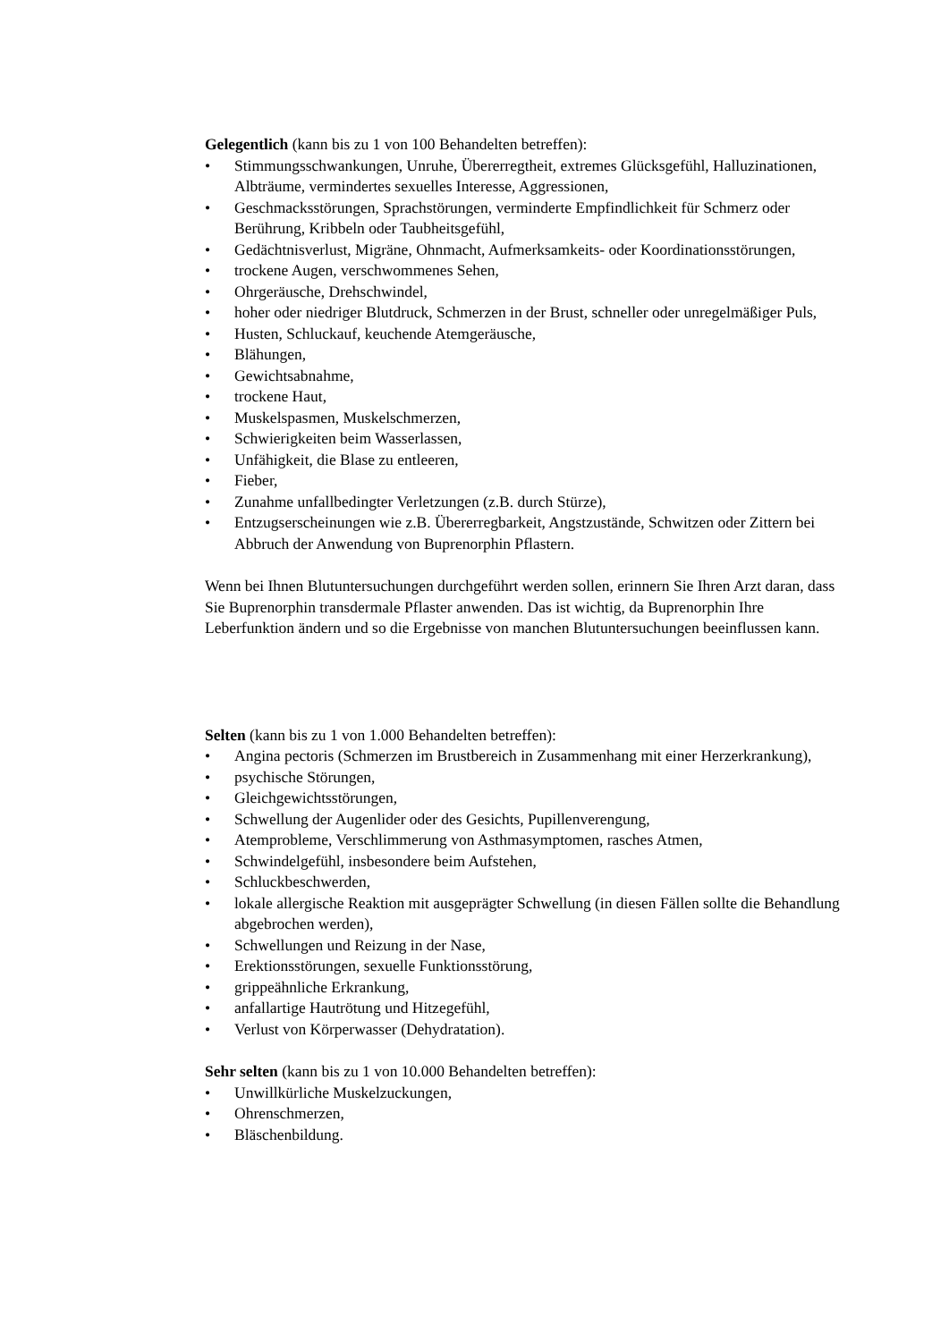Gelegentlich (kann bis zu 1 von 100 Behandelten betreffen):
• Stimmungsschwankungen, Unruhe, Übererregtheit, extremes Glücksgefühl, Halluzinationen, Albträume, vermindertes sexuelles Interesse, Aggressionen,
• Geschmacksstörungen, Sprachstörungen, verminderte Empfindlichkeit für Schmerz oder Berührung, Kribbeln oder Taubheitsgefühl,
• Gedächtnisverlust, Migräne, Ohnmacht, Aufmerksamkeits- oder Koordinationsstörungen,
• trockene Augen, verschwommenes Sehen,
• Ohrgeräusche, Drehschwindel,
• hoher oder niedriger Blutdruck, Schmerzen in der Brust, schneller oder unregelmäßiger Puls,
• Husten, Schluckauf, keuchende Atemgeräusche,
• Blähungen,
• Gewichtsabnahme,
• trockene Haut,
• Muskelspasmen, Muskelschmerzen,
• Schwierigkeiten beim Wasserlassen,
• Unfähigkeit, die Blase zu entleeren,
• Fieber,
• Zunahme unfallbedingter Verletzungen (z.B. durch Stürze),
• Entzugserscheinungen wie z.B. Übererregbarkeit, Angstzustände, Schwitzen oder Zittern bei Abbruch der Anwendung von Buprenorphin Pflastern.
Wenn bei Ihnen Blutuntersuchungen durchgeführt werden sollen, erinnern Sie Ihren Arzt daran, dass Sie Buprenorphin transdermale Pflaster anwenden. Das ist wichtig, da Buprenorphin Ihre Leberfunktion ändern und so die Ergebnisse von manchen Blutuntersuchungen beeinflussen kann.
Selten (kann bis zu 1 von 1.000 Behandelten betreffen):
• Angina pectoris (Schmerzen im Brustbereich in Zusammenhang mit einer Herzerkrankung),
• psychische Störungen,
• Gleichgewichtsstörungen,
• Schwellung der Augenlider oder des Gesichts, Pupillenverengung,
• Atemprobleme, Verschlimmerung von Asthmasymptomen, rasches Atmen,
• Schwindelgefühl, insbesondere beim Aufstehen,
• Schluckbeschwerden,
• lokale allergische Reaktion mit ausgeprägter Schwellung (in diesen Fällen sollte die Behandlung abgebrochen werden),
• Schwellungen und Reizung in der Nase,
• Erektionsstörungen, sexuelle Funktionsstörung,
• grippeähnliche Erkrankung,
• anfallartige Hautrötung und Hitzegefühl,
• Verlust von Körperwasser (Dehydratation).
Sehr selten (kann bis zu 1 von 10.000 Behandelten betreffen):
• Unwillkürliche Muskelzuckungen,
• Ohrenschmerzen,
• Bläschenbildung.